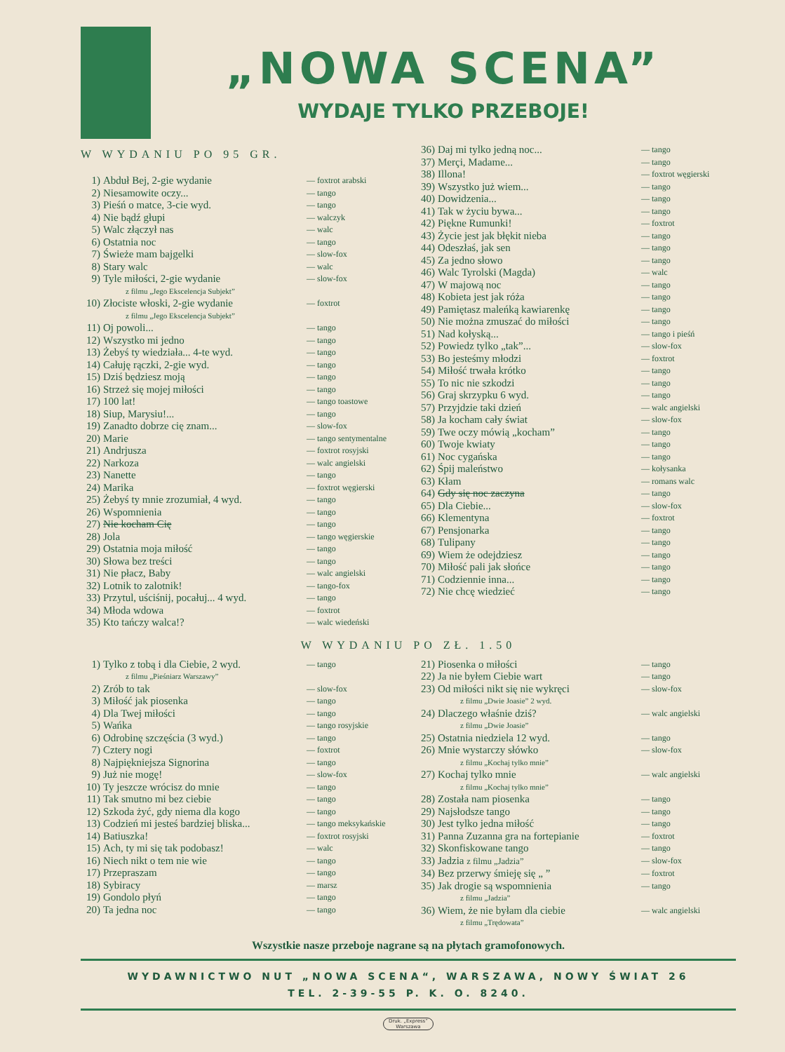„NOWA SCENA”
WYDAJE TYLKO PRZEBOJE!
W WYDANIU PO 95 GR.
| 1) | Abduł Bej, 2-gie wydanie | — foxtrot arabski |
| 2) | Niesamowite oczy... | — tango |
| 3) | Pieśń o matce, 3-cie wyd. | — tango |
| 4) | Nie bądź głupi | — walczyk |
| 5) | Walc złączył nas | — walc |
| 6) | Ostatnia noc | — tango |
| 7) | Świeże mam bajgelki | — slow-fox |
| 8) | Stary walc | — walc |
| 9) | Tyle miłości, 2-gie wydanie z filmu „Jego Ekscelencja Subjekt” | — slow-fox |
| 10) | Złociste włoski, 2-gie wydanie z filmu „Jego Ekscelencja Subjekt” | — foxtrot |
| 11) | Oj powoli... | — tango |
| 12) | Wszystko mi jedno | — tango |
| 13) | Żebyś ty wiedziała... 4-te wyd. | — tango |
| 14) | Całuję rączki, 2-gie wyd. | — tango |
| 15) | Dziś będziesz moją | — tango |
| 16) | Strzeż się mojej miłości | — tango |
| 17) | 100 lat! | — tango toastowe |
| 18) | Siup, Marysiu!... | — tango |
| 19) | Zanadto dobrze cię znam... | — slow-fox |
| 20) | Marie | — tango sentymentalne |
| 21) | Andrjusza | — foxtrot rosyjski |
| 22) | Narkoza | — walc angielski |
| 23) | Nanette | — tango |
| 24) | Marika | — foxtrot węgierski |
| 25) | Żebyś ty mnie zrozumiał, 4 wyd. | — tango |
| 26) | Wspomnienia | — tango |
| 27) | Nie kocham Cię | — tango |
| 28) | Jola | — tango węgierskie |
| 29) | Ostatnia moja miłość | — tango |
| 30) | Słowa bez treści | — tango |
| 31) | Nie płacz, Baby | — walc angielski |
| 32) | Lotnik to zalotnik! | — tango-fox |
| 33) | Przytul, uściśnij, pocałuj... 4 wyd. | — tango |
| 34) | Młoda wdowa | — foxtrot |
| 35) | Kto tańczy walca!? | — walc wiedeński |
| 36) | Daj mi tylko jedną noc... | — tango |
| 37) | Merçi, Madame... | — tango |
| 38) | Illona! | — foxtrot węgierski |
| 39) | Wszystko już wiem... | — tango |
| 40) | Dowidzenia... | — tango |
| 41) | Tak w życiu bywa... | — tango |
| 42) | Piękne Rumunki! | — foxtrot |
| 43) | Życie jest jak błękit nieba | — tango |
| 44) | Odeszłaś, jak sen | — tango |
| 45) | Za jedno słowo | — tango |
| 46) | Walc Tyrolski (Magda) | — walc |
| 47) | W majową noc | — tango |
| 48) | Kobieta jest jak róża | — tango |
| 49) | Pamiętasz maleńką kawiarenkę | — tango |
| 50) | Nie można zmuszać do miłości | — tango |
| 51) | Nad kołyską... | — tango i pieśń |
| 52) | Powiedz tylko „tak”... | — slow-fox |
| 53) | Bo jesteśmy młodzi | — foxtrot |
| 54) | Miłość trwała krótko | — tango |
| 55) | To nic nie szkodzi | — tango |
| 56) | Graj skrzypku 6 wyd. | — tango |
| 57) | Przyjdzie taki dzień | — walc angielski |
| 58) | Ja kocham cały świat | — slow-fox |
| 59) | Twe oczy mówią „kocham” | — tango |
| 60) | Twoje kwiaty | — tango |
| 61) | Noc cygańska | — tango |
| 62) | Śpij maleństwo | — kołysanka |
| 63) | Kłam | — romans walc |
| 64) | Gdy się noc zaczyna | — tango |
| 65) | Dla Ciebie... | — slow-fox |
| 66) | Klementyna | — foxtrot |
| 67) | Pensjonarka | — tango |
| 68) | Tulipany | — tango |
| 69) | Wiem że odejdziesz | — tango |
| 70) | Miłość pali jak słońce | — tango |
| 71) | Codziennie inna... | — tango |
| 72) | Nie chcę wiedzieć | — tango |
W WYDANIU PO ZŁ. 1.50
| 1) | Tylko z tobą i dla Ciebie, 2 wyd. z filmu „Pieśniarz Warszawy” | — tango |
| 2) | Zrób to tak | — slow-fox |
| 3) | Miłość jak piosenka | — tango |
| 4) | Dla Twej miłości | — tango |
| 5) | Wańka | — tango rosyjskie |
| 6) | Odrobinę szczęścia (3 wyd.) | — tango |
| 7) | Cztery nogi | — foxtrot |
| 8) | Najpiękniejsza Signorina | — tango |
| 9) | Już nie mogę! | — slow-fox |
| 10) | Ty jeszcze wrócisz do mnie | — tango |
| 11) | Tak smutno mi bez ciebie | — tango |
| 12) | Szkoda żyć, gdy niema dla kogo | — tango |
| 13) | Codzień mi jesteś bardziej bliska... | — tango meksykańskie |
| 14) | Batiuszka! | — foxtrot rosyjski |
| 15) | Ach, ty mi się tak podobasz! | — walc |
| 16) | Niech nikt o tem nie wie | — tango |
| 17) | Przepraszam | — tango |
| 18) | Sybiracy | — marsz |
| 19) | Gondolo płyń | — tango |
| 20) | Ta jedna noc | — tango |
| 21) | Piosenka o miłości | — tango |
| 22) | Ja nie byłem Ciebie wart | — tango |
| 23) | Od miłości nikt się nie wykręci z filmu „Dwie Joasie” 2 wyd. | — slow-fox |
| 24) | Dlaczego właśnie dziś? z filmu „Dwie Joasie” | — walc angielski |
| 25) | Ostatnia niedziela 12 wyd. | — tango |
| 26) | Mnie wystarczy słówko z filmu „Kochaj tylko mnie” | — slow-fox |
| 27) | Kochaj tylko mnie z filmu „Kochaj tylko mnie” | — walc angielski |
| 28) | Została nam piosenka | — tango |
| 29) | Najsłodsze tango | — tango |
| 30) | Jest tylko jedna miłość | — tango |
| 31) | Panna Zuzanna gra na fortepianie | — foxtrot |
| 32) | Skonfiskowane tango | — tango |
| 33) | Jadzia z filmu „Jadzia” | — slow-fox |
| 34) | Bez przerwy śmieję się „ ” | — foxtrot |
| 35) | Jak drogie są wspomnienia z filmu „Jadzia” | — tango |
| 36) | Wiem, że nie byłam dla ciebie z filmu „Trędowata” | — walc angielski |
Wszystkie nasze przeboje nagrane są na płytach gramofonowych.
WYDAWNICTWO NUT „NOWA SCENA“, WARSZAWA, NOWY ŚWIAT 26
TEL. 2-39-55 P. K. O. 8240.
Druk. „Express”
Warszawa